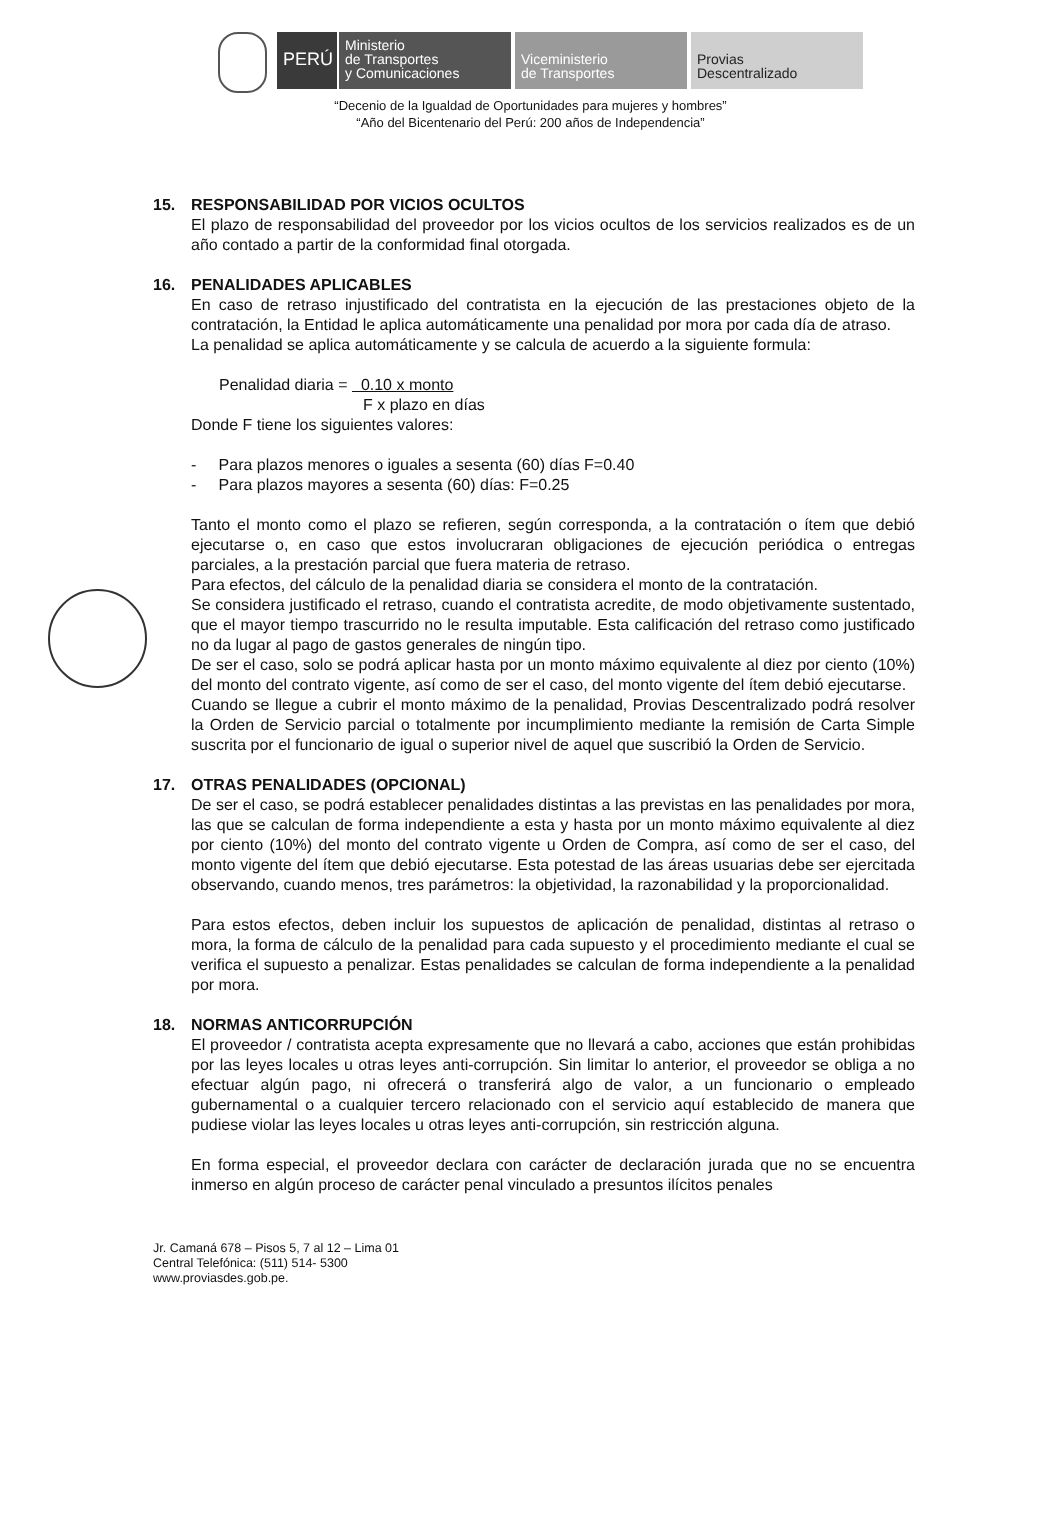PERÚ
Ministerio
de Transportes
y Comunicaciones
Viceministerio
de Transportes
Provias
Descentralizado
“Decenio de la Igualdad de Oportunidades para mujeres y hombres”
“Año del Bicentenario del Perú: 200 años de Independencia”
15. RESPONSABILIDAD POR VICIOS OCULTOS
El plazo de responsabilidad del proveedor por los vicios ocultos de los servicios realizados es de un año contado a partir de la conformidad final otorgada.
16. PENALIDADES APLICABLES
En caso de retraso injustificado del contratista en la ejecución de las prestaciones objeto de la contratación, la Entidad le aplica automáticamente una penalidad por mora por cada día de atraso.
La penalidad se aplica automáticamente y se calcula de acuerdo a la siguiente formula:
Penalidad diaria = 0.10 x monto
F x plazo en días
Donde F tiene los siguientes valores:
- Para plazos menores o iguales a sesenta (60) días F=0.40
- Para plazos mayores a sesenta (60) días: F=0.25
Tanto el monto como el plazo se refieren, según corresponda, a la contratación o ítem que debió ejecutarse o, en caso que estos involucraran obligaciones de ejecución periódica o entregas parciales, a la prestación parcial que fuera materia de retraso.
Para efectos, del cálculo de la penalidad diaria se considera el monto de la contratación.
Se considera justificado el retraso, cuando el contratista acredite, de modo objetivamente sustentado, que el mayor tiempo trascurrido no le resulta imputable. Esta calificación del retraso como justificado no da lugar al pago de gastos generales de ningún tipo.
De ser el caso, solo se podrá aplicar hasta por un monto máximo equivalente al diez por ciento (10%) del monto del contrato vigente, así como de ser el caso, del monto vigente del ítem debió ejecutarse.
Cuando se llegue a cubrir el monto máximo de la penalidad, Provias Descentralizado podrá resolver la Orden de Servicio parcial o totalmente por incumplimiento mediante la remisión de Carta Simple suscrita por el funcionario de igual o superior nivel de aquel que suscribió la Orden de Servicio.
17. OTRAS PENALIDADES (OPCIONAL)
De ser el caso, se podrá establecer penalidades distintas a las previstas en las penalidades por mora, las que se calculan de forma independiente a esta y hasta por un monto máximo equivalente al diez por ciento (10%) del monto del contrato vigente u Orden de Compra, así como de ser el caso, del monto vigente del ítem que debió ejecutarse. Esta potestad de las áreas usuarias debe ser ejercitada observando, cuando menos, tres parámetros: la objetividad, la razonabilidad y la proporcionalidad.
Para estos efectos, deben incluir los supuestos de aplicación de penalidad, distintas al retraso o mora, la forma de cálculo de la penalidad para cada supuesto y el procedimiento mediante el cual se verifica el supuesto a penalizar. Estas penalidades se calculan de forma independiente a la penalidad por mora.
18. NORMAS ANTICORRUPCIÓN
El proveedor / contratista acepta expresamente que no llevará a cabo, acciones que están prohibidas por las leyes locales u otras leyes anti-corrupción. Sin limitar lo anterior, el proveedor se obliga a no efectuar algún pago, ni ofrecerá o transferirá algo de valor, a un funcionario o empleado gubernamental o a cualquier tercero relacionado con el servicio aquí establecido de manera que pudiese violar las leyes locales u otras leyes anti-corrupción, sin restricción alguna.
En forma especial, el proveedor declara con carácter de declaración jurada que no se encuentra inmerso en algún proceso de carácter penal vinculado a presuntos ilícitos penales
Jr. Camaná 678 – Pisos 5, 7 al 12 – Lima 01
Central Telefónica: (511) 514- 5300
www.proviasdes.gob.pe.